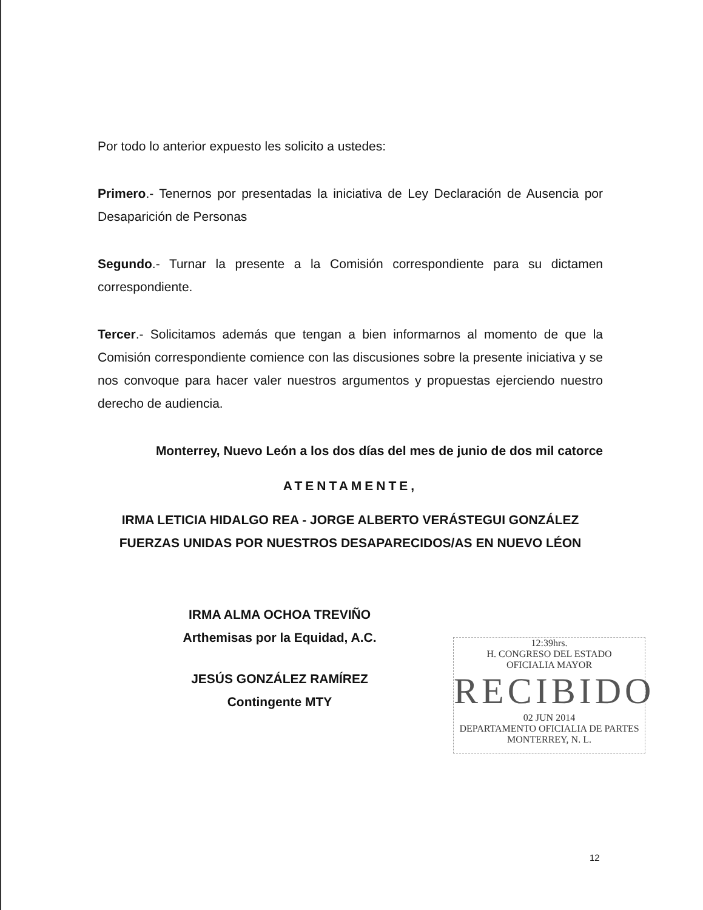Por todo lo anterior expuesto les solicito a ustedes:
Primero.- Tenernos por presentadas la iniciativa de Ley Declaración de Ausencia por Desaparición de Personas
Segundo.- Turnar la presente a la Comisión correspondiente para su dictamen correspondiente.
Tercer.- Solicitamos además que tengan a bien informarnos al momento de que la Comisión correspondiente comience con las discusiones sobre la presente iniciativa y se nos convoque para hacer valer nuestros argumentos y propuestas ejerciendo nuestro derecho de audiencia.
Monterrey, Nuevo León a los dos días del mes de junio de dos mil catorce
ATENTAMENTE,
IRMA LETICIA HIDALGO REA - JORGE ALBERTO VERÁSTEGUI GONZÁLEZ
FUERZAS UNIDAS POR NUESTROS DESAPARECIDOS/AS EN NUEVO LÉON
IRMA ALMA OCHOA TREVIÑO
Arthemisas por la Equidad, A.C.
JESÚS GONZÁLEZ RAMÍREZ
Contingente MTY
12:39hrs.
H. CONGRESO DEL ESTADO
OFICIALIA MAYOR
RECIBIDO
02 JUN 2014
DEPARTAMENTO OFICIALIA DE PARTES MONTERREY, N. L.
12